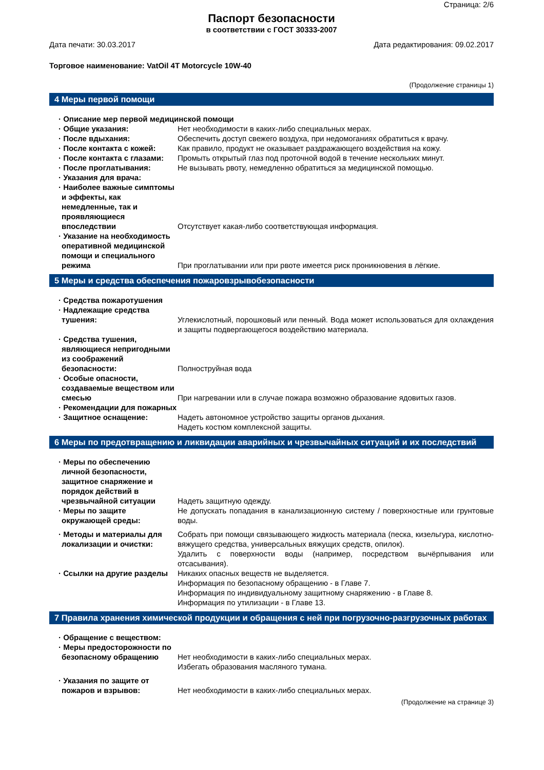Страница: 2/6
Паспорт безопасности
в соответствии с ГОСТ 30333-2007
Дата печати: 30.03.2017 Дата редактирования: 09.02.2017
Торговое наименование: VatOil 4T Motorcycle 10W-40
(Продолжение страницы 1)
4 Меры первой помощи
· Описание мер первой медицинской помощи
· Общие указания: Нет необходимости в каких-либо специальных мерах.
· После вдыхания: Обеспечить доступ свежего воздуха, при недомоганиях обратиться к врачу.
· После контакта с кожей: Как правило, продукт не оказывает раздражающего воздействия на кожу.
· После контакта с глазами: Промыть открытый глаз под проточной водой в течение нескольких минут.
· После проглатывания: Не вызывать рвоту, немедленно обратиться за медицинской помощью.
· Указания для врача:
· Наиболее важные симптомы и эффекты, как немедленные, так и проявляющиеся впоследствии
Отсутствует какая-либо соответствующая информация.
· Указание на необходимость оперативной медицинской помощи и специального режима
При проглатывании или при рвоте имеется риск проникновения в лёгкие.
5 Меры и средства обеспечения пожаровзрывобезопасности
· Средства пожаротушения
· Надлежащие средства тушения:
Углекислотный, порошковый или пенный. Вода может использоваться для охлаждения и защиты подвергающегося воздействию материала.
· Средства тушения, являющиеся непригодными из соображений безопасности:
Полноструйная вода
· Особые опасности, создаваемые веществом или смесью
При нагревании или в случае пожара возможно образование ядовитых газов.
· Рекомендации для пожарных
· Защитное оснащение: Надеть автономное устройство защиты органов дыхания.
Надеть костюм комплексной защиты.
6 Меры по предотвращению и ликвидации аварийных и чрезвычайных ситуаций и их последствий
· Меры по обеспечению личной безопасности, защитное снаряжение и порядок действий в чрезвычайной ситуации
Надеть защитную одежду.
· Меры по защите окружающей среды:
Не допускать попадания в канализационную систему / поверхностные или грунтовые воды.
· Методы и материалы для локализации и очистки:
Собрать при помощи связывающего жидкость материала (песка, кизельгура, кислотно-вяжущего средства, универсальных вяжущих средств, опилок).
Удалить с поверхности воды (например, посредством вычёрпывания или отсасывания).
· Ссылки на другие разделы Никаких опасных веществ не выделяется.
Информация по безопасному обращению - в Главе 7.
Информация по индивидуальному защитному снаряжению - в Главе 8.
Информация по утилизации - в Главе 13.
7 Правила хранения химической продукции и обращения с ней при погрузочно-разгрузочных работах
· Обращение с веществом:
· Меры предосторожности по безопасному обращению
Нет необходимости в каких-либо специальных мерах.
Избегать образования масляного тумана.
· Указания по защите от пожаров и взрывов:
Нет необходимости в каких-либо специальных мерах.
(Продолжение на странице 3)